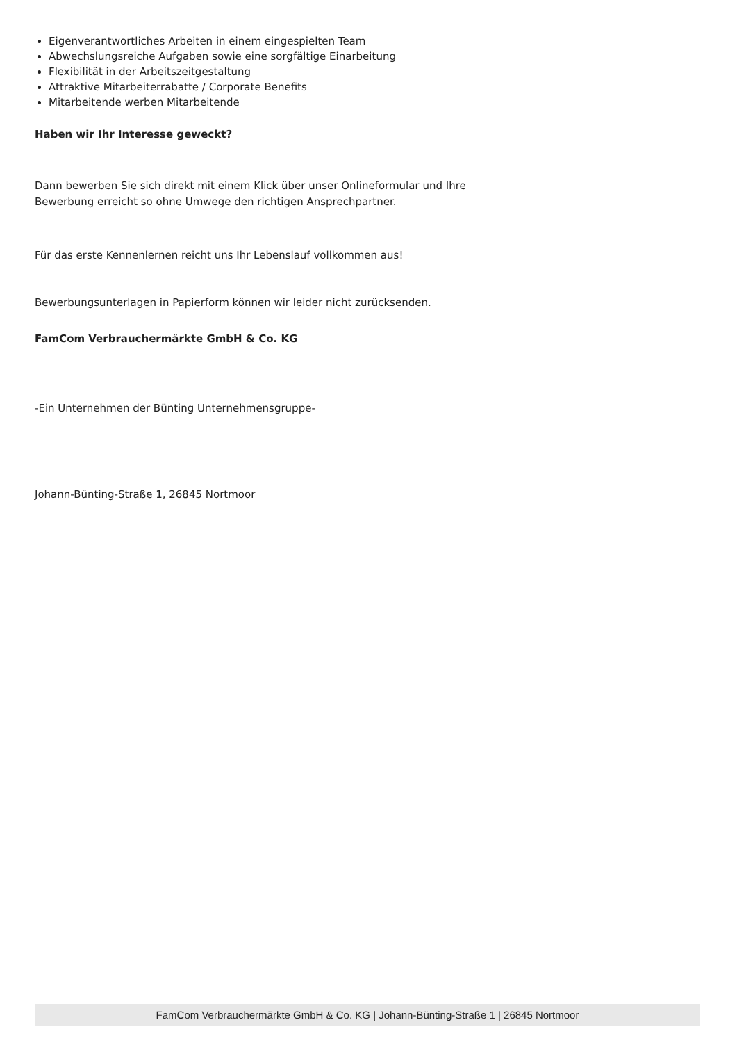Eigenverantwortliches Arbeiten in einem eingespielten Team
Abwechslungsreiche Aufgaben sowie eine sorgfältige Einarbeitung
Flexibilität in der Arbeitszeitgestaltung
Attraktive Mitarbeiterrabatte / Corporate Benefits
Mitarbeitende werben Mitarbeitende
Haben wir Ihr Interesse geweckt?
Dann bewerben Sie sich direkt mit einem Klick über unser Onlineformular und Ihre
Bewerbung erreicht so ohne Umwege den richtigen Ansprechpartner.
Für das erste Kennenlernen reicht uns Ihr Lebenslauf vollkommen aus!
Bewerbungsunterlagen in Papierform können wir leider nicht zurücksenden.
FamCom Verbrauchermärkte GmbH & Co. KG
-Ein Unternehmen der Bünting Unternehmensgruppe-
Johann-Bünting-Straße 1, 26845 Nortmoor
FamCom Verbrauchermärkte GmbH & Co. KG | Johann-Bünting-Straße 1 | 26845 Nortmoor